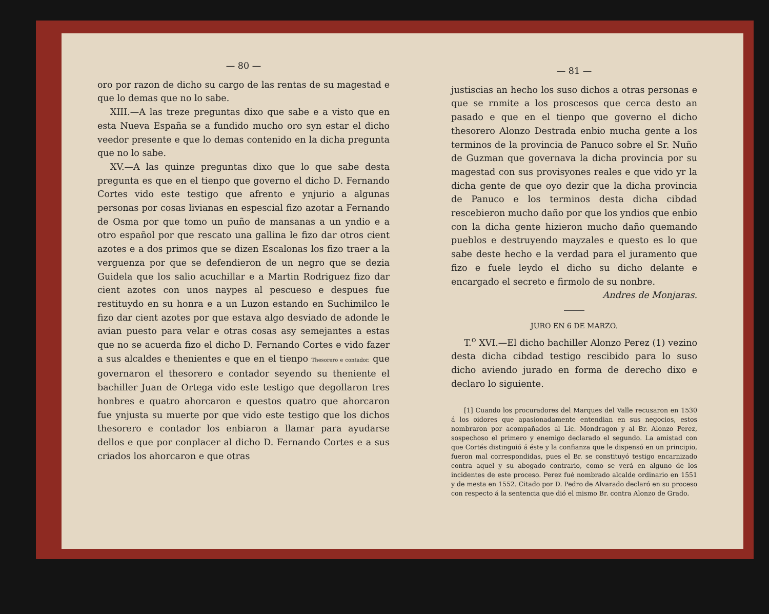— 80 —
oro por razon de dicho su cargo de las rentas de su magestad e que lo demas que no lo sabe.
XIII.—A las treze preguntas dixo que sabe e a visto que en esta Nueva España se a fundido mucho oro syn estar el dicho veedor presente e que lo demas contenido en la dicha pregunta que no lo sabe.
XV.—A las quinze preguntas dixo que lo que sabe desta pregunta es que en el tienpo que governo el dicho D. Fernando Cortes vido este testigo que afrento e ynjurio a algunas personas por cosas livianas en espescial fizo azotar a Fernando de Osma por que tomo un puño de mansanas a un yndio e a otro español por que rescato una gallina le fizo dar otros cient azotes e a dos primos que se dizen Escalonas los fizo traer a la verguenza por que se defendieron de un negro que se dezia Guidela que los salio acuchillar e a Martin Rodriguez fizo dar cient azotes con unos naypes al pescueso e despues fue restituydo en su honra e a un Luzon estando en Suchimilco le fizo dar cient azotes por que estava algo desviado de adonde le avian puesto para velar e otras cosas asy semejantes a estas que no se acuerda fizo el dicho D. Fernando Cortes e vido fazer a sus alcaldes e thenientes e que en el tienpo Thesorero e contador. que governaron el thesorero e contador seyendo su theniente el bachiller Juan de Ortega vido este testigo que degollaron tres honbres e quatro ahorcaron e questos quatro que ahorcaron fue ynjusta su muerte por que vido este testigo que los dichos thesorero e contador los enbiaron a llamar para ayudarse dellos e que por conplacer al dicho D. Fernando Cortes e a sus criados los ahorcaron e que otras
— 81 —
justiscias an hecho los suso dichos a otras personas e que se rnmite a los proscesos que cerca desto an pasado e que en el tienpo que governo el dicho thesorero Alonzo Destrada enbio mucha gente a los terminos de la provincia de Panuco sobre el Sr. Nuño de Guzman que governava la dicha provincia por su magestad con sus provisyones reales e que vido yr la dicha gente de que oyo dezir que la dicha provincia de Panuco e los terminos desta dicha cibdad rescebieron mucho daño por que los yndios que enbio con la dicha gente hizieron mucho daño quemando pueblos e destruyendo mayzales e questo es lo que sabe deste hecho e la verdad para el juramento que fizo e fuele leydo el dicho su dicho delante e encargado el secreto e firmolo de su nonbre.
Andres de Monjaras.
JURO EN 6 DE MARZO.
T.<sup>o</sup> XVI.—El dicho bachiller Alonzo Perez (1) vezino desta dicha cibdad testigo rescibido para lo suso dicho aviendo jurado en forma de derecho dixo e declaro lo siguiente.
[1] Cuando los procuradores del Marques del Valle recusaron en 1530 á los oidores que apasionadamente entendian en sus negocios, estos nombraron por acompañados al Lic. Mondragon y al Br. Alonzo Perez, sospechoso el primero y enemigo declarado el segundo. La amistad con que Cortés distinguió á éste y la confianza que le dispensó en un principio, fueron mal correspondidas, pues el Br. se constituyó testigo encarnizado contra aquel y su abogado contrario, como se verá en alguno de los incidentes de este proceso. Perez fué nombrado alcalde ordinario en 1551 y de mesta en 1552. Citado por D. Pedro de Alvarado declaró en su proceso con respecto á la sentencia que dió el mismo Br. contra Alonzo de Grado.